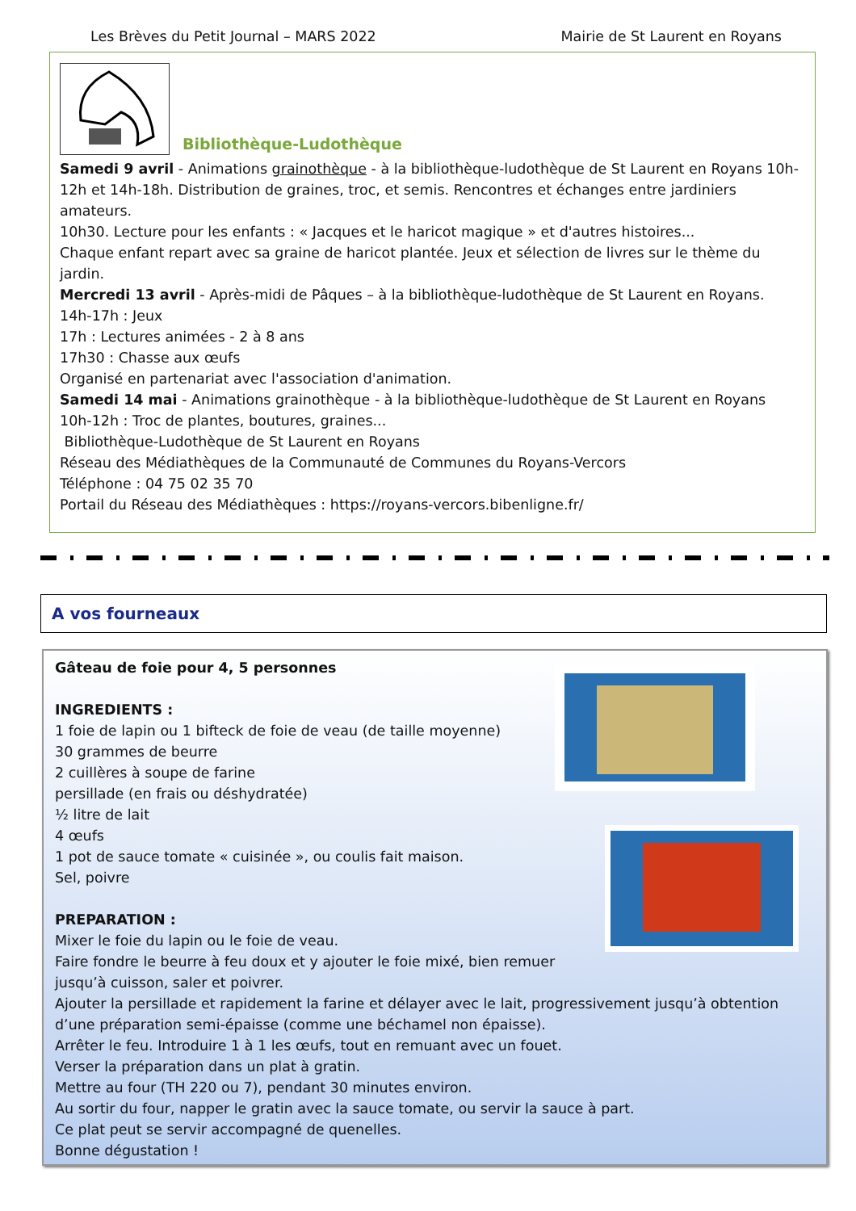Les Brèves du Petit Journal – MARS 2022 Mairie de St Laurent en Royans
Bibliothèque-Ludothèque
Samedi 9 avril - Animations grainothèque - à la bibliothèque-ludothèque de St Laurent en Royans 10h-12h et 14h-18h. Distribution de graines, troc, et semis. Rencontres et échanges entre jardiniers amateurs.
10h30. Lecture pour les enfants : « Jacques et le haricot magique » et d'autres histoires...
Chaque enfant repart avec sa graine de haricot plantée. Jeux et sélection de livres sur le thème du jardin.
Mercredi 13 avril - Après-midi de Pâques – à la bibliothèque-ludothèque de St Laurent en Royans.
14h-17h : Jeux
17h : Lectures animées - 2 à 8 ans
17h30 : Chasse aux œufs
Organisé en partenariat avec l'association d'animation.
Samedi 14 mai - Animations grainothèque - à la bibliothèque-ludothèque de St Laurent en Royans
10h-12h : Troc de plantes, boutures, graines...
Bibliothèque-Ludothèque de St Laurent en Royans
Réseau des Médiathèques de la Communauté de Communes du Royans-Vercors
Téléphone : 04 75 02 35 70
Portail du Réseau des Médiathèques : https://royans-vercors.bibenligne.fr/
A vos fourneaux
Gâteau de foie pour 4, 5 personnes
INGREDIENTS :
1 foie de lapin ou 1 bifteck de foie de veau (de taille moyenne)
30 grammes de beurre
2 cuillères à soupe de farine
persillade (en frais ou déshydratée)
½ litre de lait
4 œufs
1 pot de sauce tomate « cuisinée », ou coulis fait maison.
Sel, poivre
PREPARATION :
Mixer le foie du lapin ou le foie de veau.
Faire fondre le beurre à feu doux et y ajouter le foie mixé, bien remuer jusqu’à cuisson, saler et poivrer.
Ajouter la persillade et rapidement la farine et délayer avec le lait, progressivement jusqu’à obtention d’une préparation semi-épaisse (comme une béchamel non épaisse).
Arrêter le feu. Introduire 1 à 1 les œufs, tout en remuant avec un fouet.
Verser la préparation dans un plat à gratin.
Mettre au four (TH 220 ou 7), pendant 30 minutes environ.
Au sortir du four, napper le gratin avec la sauce tomate, ou servir la sauce à part.
Ce plat peut se servir accompagné de quenelles.
Bonne dégustation !